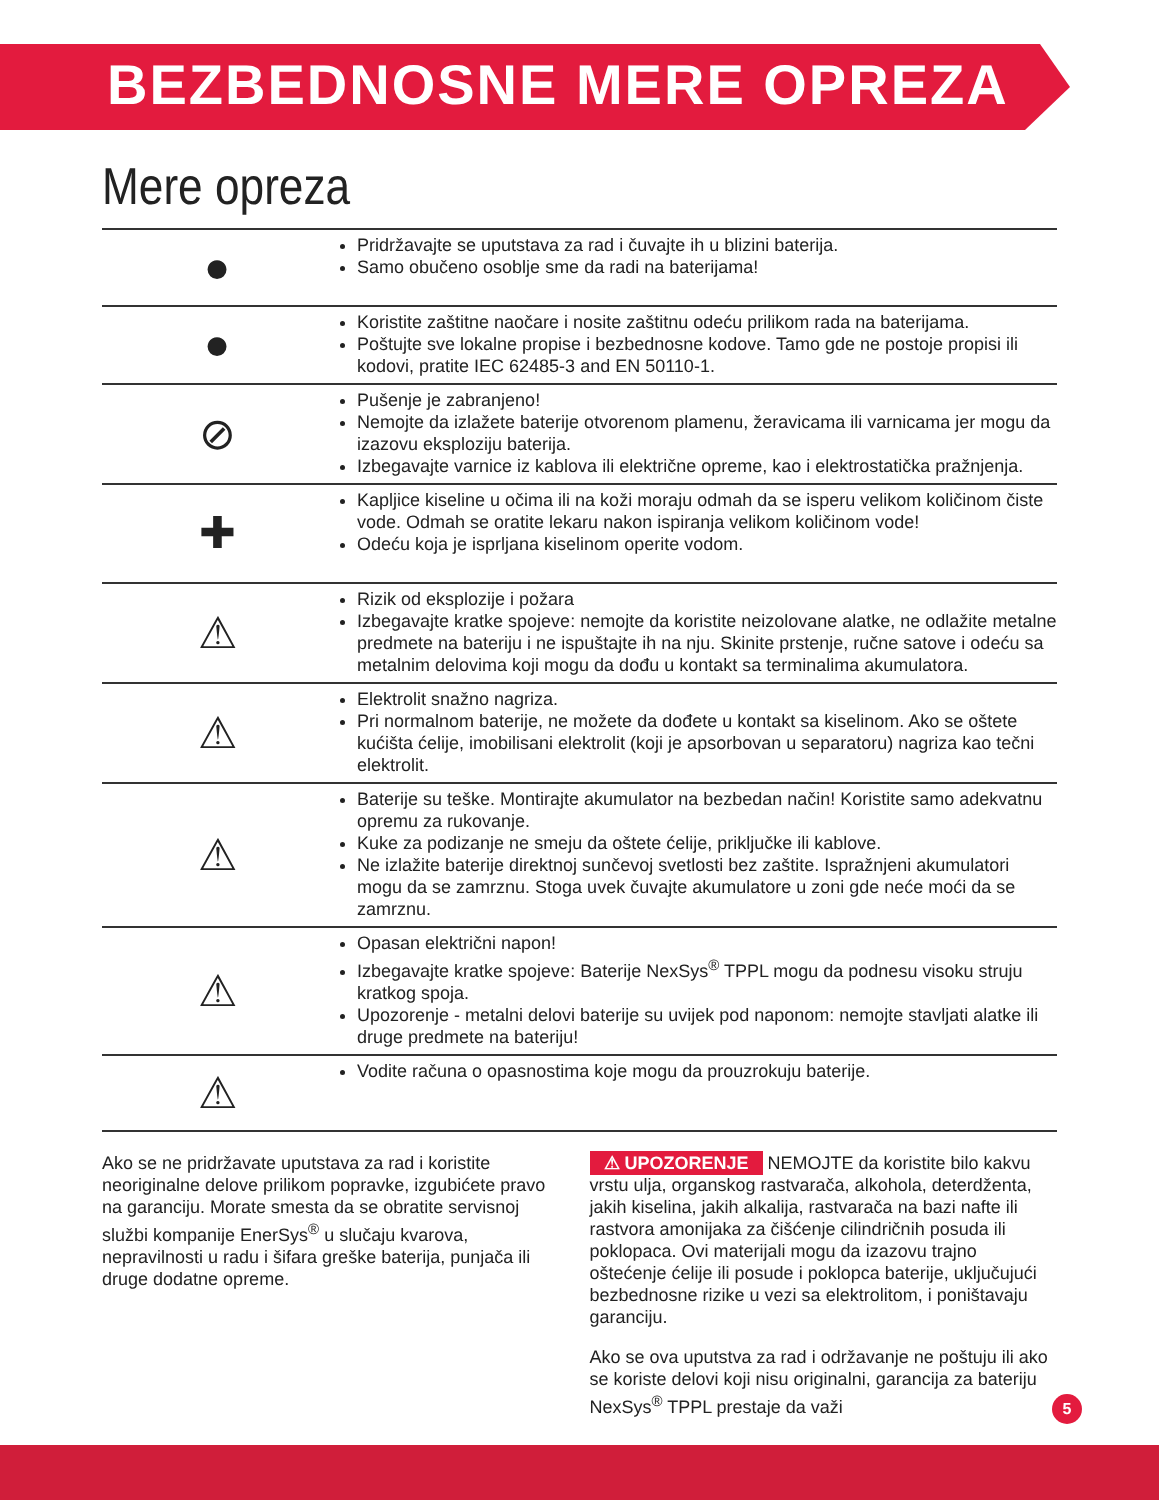BEZBEDNOSNE MERE OPREZA
Mere opreza
| ● | Pridržavajte se uputstava za rad i čuvajte ih u blizini baterija. Samo obučeno osoblje sme da radi na baterijama! |
| ● | Koristite zaštitne naočare i nosite zaštitnu odeću prilikom rada na baterijama. Poštujte sve lokalne propise i bezbednosne kodove. Tamo gde ne postoje propisi ili kodovi, pratite IEC 62485-3 and EN 50110-1. |
| ⊘ | Pušenje je zabranjeno! Nemojte da izlažete baterije otvorenom plamenu, žeravicama ili varnicama jer mogu da izazovu eksploziju baterija. Izbegavajte varnice iz kablova ili električne opreme, kao i elektrostatička pražnjenja. |
| ✚ | Kapljice kiseline u očima ili na koži moraju odmah da se isperu velikom količinom čiste vode. Odmah se oratite lekaru nakon ispiranja velikom količinom vode! Odeću koja je isprljana kiselinom operite vodom. |
| ⚠ | Rizik od eksplozije i požara Izbegavajte kratke spojeve: nemojte da koristite neizolovane alatke, ne odlažite metalne predmete na bateriju i ne ispuštajte ih na nju. Skinite prstenje, ručne satove i odeću sa metalnim delovima koji mogu da dođu u kontakt sa terminalima akumulatora. |
| ⚠ | Elektrolit snažno nagriza. Pri normalnom baterije, ne možete da dođete u kontakt sa kiselinom. Ako se oštete kućišta ćelije, imobilisani elektrolit (koji je apsorbovan u separatoru) nagriza kao tečni elektrolit. |
| ⚠ | Baterije su teške. Montirajte akumulator na bezbedan način! Koristite samo adekvatnu opremu za rukovanje. Kuke za podizanje ne smeju da oštete ćelije, priključke ili kablove. Ne izlažite baterije direktnoj sunčevoj svetlosti bez zaštite. Ispražnjeni akumulatori mogu da se zamrznu. Stoga uvek čuvajte akumulatore u zoni gde neće moći da se zamrznu. |
| ⚠ | Opasan električni napon! Izbegavajte kratke spojeve: Baterije NexSys<sup>®</sup> TPPL mogu da podnesu visoku struju kratkog spoja. Upozorenje - metalni delovi baterije su uvijek pod naponom: nemojte stavljati alatke ili druge predmete na bateriju! |
| ⚠ | Vodite računa o opasnostima koje mogu da prouzrokuju baterije. |
Ako se ne pridržavate uputstava za rad i koristite neoriginalne delove prilikom popravke, izgubićete pravo na garanciju. Morate smesta da se obratite servisnoj službi kompanije EnerSys<sup>®</sup> u slučaju kvarova, nepravilnosti u radu i šifara greške baterija, punjača ili druge dodatne opreme.
⚠ UPOZORENJE NEMOJTE da koristite bilo kakvu vrstu ulja, organskog rastvarača, alkohola, deterdženta, jakih kiselina, jakih alkalija, rastvarača na bazi nafte ili rastvora amonijaka za čišćenje cilindričnih posuda ili poklopaca. Ovi materijali mogu da izazovu trajno oštećenje ćelije ili posude i poklopca baterije, uključujući bezbednosne rizike u vezi sa elektrolitom, i poništavaju garanciju.
Ako se ova uputstva za rad i održavanje ne poštuju ili ako se koriste delovi koji nisu originalni, garancija za bateriju NexSys<sup>®</sup> TPPL prestaje da važi
5